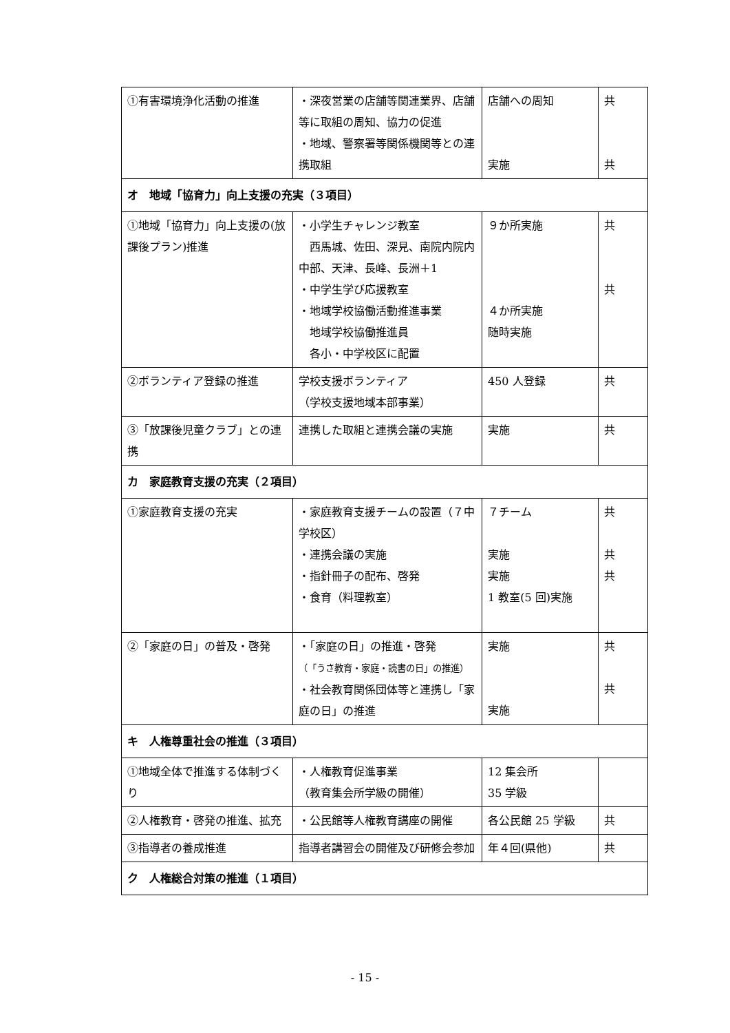| ①有害環境浄化活動の推進 | ・深夜営業の店舗等関連業界、店舗等に取組の周知、協力の促進 ・地域、警察署等関係機関等との連携取組 | 店舗への周知 実施 | 共 共 |
| オ 地域「協育力」向上支援の充実（３項目） | | | |
| ①地域「協育力」向上支援の(放課後プラン)推進 | ・小学生チャレンジ教室 西馬城、佐田、深見、南院内院内中部、天津、長峰、長洲＋1 ・中学生学び応援教室 ・地域学校協働活動推進事業 地域学校協働推進員 各小・中学校区に配置 | ９か所実施 ４か所実施 随時実施 | 共 共 |
| ②ボランティア登録の推進 | 学校支援ボランティア （学校支援地域本部事業） | 450 人登録 | 共 |
| ③「放課後児童クラブ」との連携 | 連携した取組と連携会議の実施 | 実施 | 共 |
| カ 家庭教育支援の充実（２項目） | | | |
| ①家庭教育支援の充実 | ・家庭教育支援チームの設置（７中学校区） ・連携会議の実施 ・指針冊子の配布、啓発 ・食育（料理教室） | ７チーム 実施 実施 1 教室(5 回)実施 | 共 共 共 |
| ②「家庭の日」の普及・啓発 | ・「家庭の日」の推進・啓発 （「うさ教育・家庭・読書の日」の推進） ・社会教育関係団体等と連携し「家庭の日」の推進 | 実施 実施 | 共 共 |
| キ 人権尊重社会の推進（３項目） | | | |
| ①地域全体で推進する体制づくり | ・人権教育促進事業 （教育集会所学級の開催） | 12 集会所 35 学級 | |
| ②人権教育・啓発の推進、拡充 | ・公民館等人権教育講座の開催 | 各公民館 25 学級 | 共 |
| ③指導者の養成推進 | 指導者講習会の開催及び研修会参加 | 年４回(県他) | 共 |
| ク 人権総合対策の推進（１項目） | | | |
- 15 -